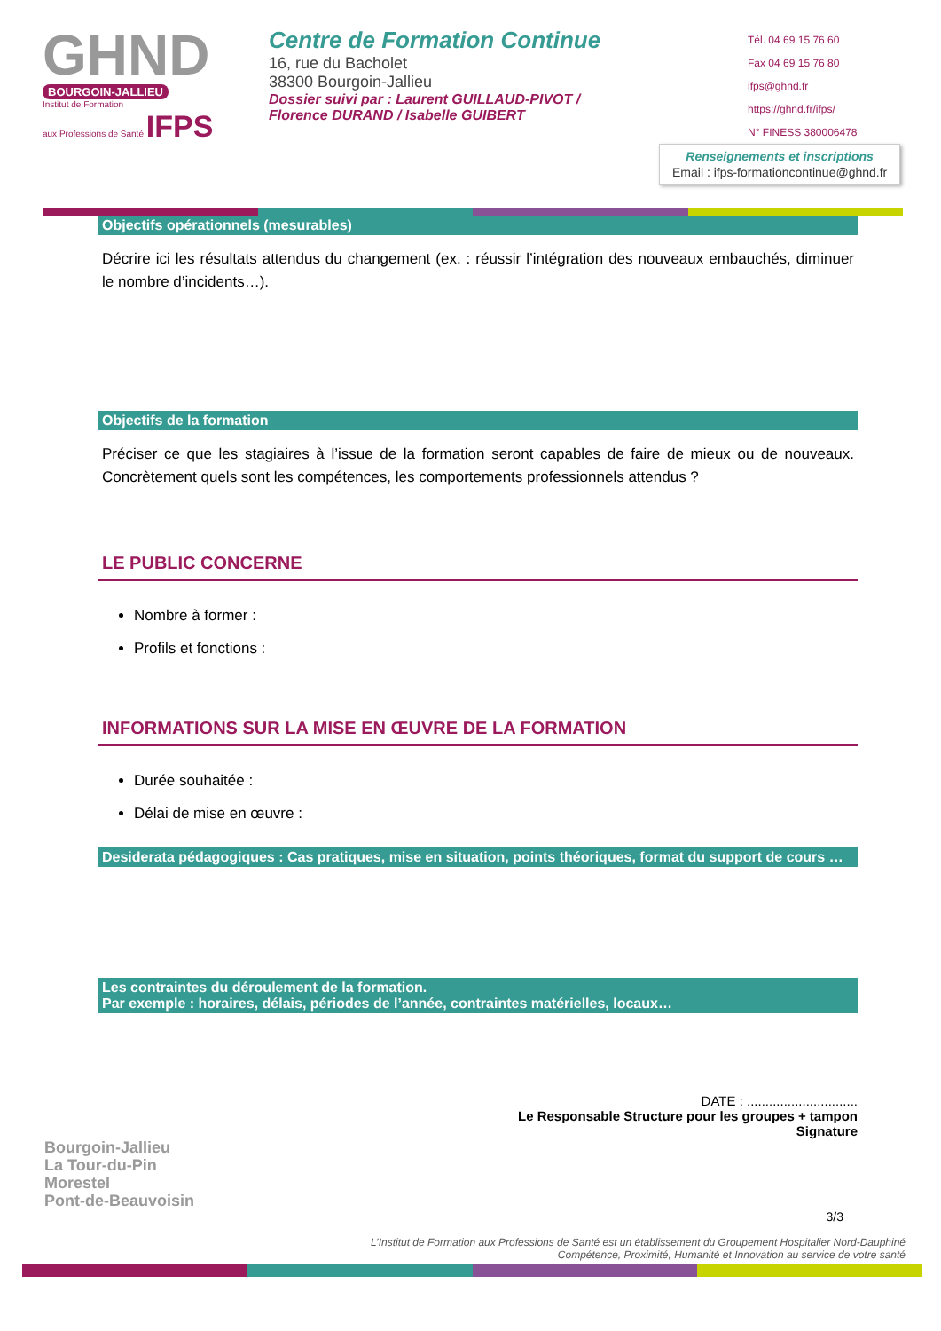GHND
BOURGOIN-JALLIEU
Institut de Formation
aux Professions de Santé IFPS
Centre de Formation Continue
16, rue du Bacholet
38300 Bourgoin-Jallieu
Dossier suivi par : Laurent GUILLAUD-PIVOT /
Florence DURAND / Isabelle GUIBERT
Tél. 04 69 15 76 60
Fax 04 69 15 76 80
ifps@ghnd.fr
https://ghnd.fr/ifps/
N° FINESS 380006478
Renseignements et inscriptions
Email : ifps-formationcontinue@ghnd.fr
Objectifs opérationnels (mesurables)
Décrire ici les résultats attendus du changement (ex. : réussir l’intégration des nouveaux embauchés, diminuer le nombre d’incidents…).
Objectifs de la formation
Préciser ce que les stagiaires à l’issue de la formation seront capables de faire de mieux ou de nouveaux. Concrètement quels sont les compétences, les comportements professionnels attendus ?
LE PUBLIC CONCERNE
Nombre à former :
Profils et fonctions :
INFORMATIONS SUR LA MISE EN ŒUVRE DE LA FORMATION
Durée souhaitée :
Délai de mise en œuvre :
Desiderata pédagogiques : Cas pratiques, mise en situation, points théoriques, format du support de cours …
Les contraintes du déroulement de la formation.
Par exemple : horaires, délais, périodes de l’année, contraintes matérielles, locaux…
DATE : ..............................
Le Responsable Structure pour les groupes + tampon
Signature
Bourgoin-Jallieu
La Tour-du-Pin
Morestel
Pont-de-Beauvoisin
3/3
L’Institut de Formation aux Professions de Santé est un établissement du Groupement Hospitalier Nord-Dauphiné
Compétence, Proximité, Humanité et Innovation au service de votre santé